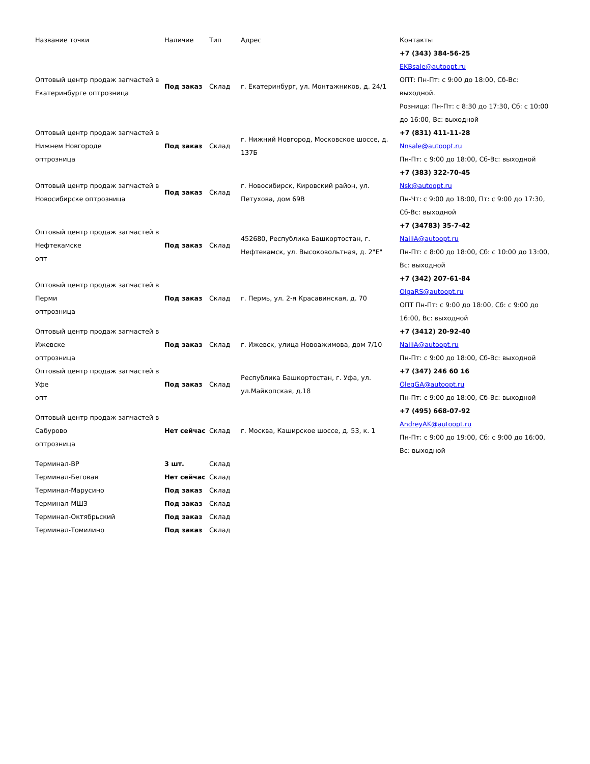| Название точки | Наличие | Тип | Адрес | Контакты |
| --- | --- | --- | --- | --- |
| Оптовый центр продаж запчастей в Екатеринбурге оптрозница | Под заказ | Склад | г. Екатеринбург, ул. Монтажников, д. 24/1 | +7 (343) 384-56-25 EKBsale@autoopt.ru ОПТ: Пн-Пт: с 9:00 до 18:00, Сб-Вс: выходной. Розница: Пн-Пт: с 8:30 до 17:30, Сб: с 10:00 до 16:00, Вс: выходной |
| Оптовый центр продаж запчастей в Нижнем Новгороде оптрозница | Под заказ | Склад | г. Нижний Новгород, Московское шоссе, д. 137Б | +7 (831) 411-11-28 Nnsale@autoopt.ru Пн-Пт: с 9:00 до 18:00, Сб-Вс: выходной |
| Оптовый центр продаж запчастей в Новосибирске оптрозница | Под заказ | Склад | г. Новосибирск, Кировский район, ул. Петухова, дом 69В | +7 (383) 322-70-45 Nsk@autoopt.ru Пн-Чт: с 9:00 до 18:00, Пт: с 9:00 до 17:30, Сб-Вс: выходной |
| Оптовый центр продаж запчастей в Нефтекамске опт | Под заказ | Склад | 452680, Республика Башкортостан, г. Нефтекамск, ул. Высоковольтная, д. 2"Е" | +7 (34783) 35-7-42 NailiA@autoopt.ru Пн-Пт: с 8:00 до 18:00, Сб: с 10:00 до 13:00, Вс: выходной |
| Оптовый центр продаж запчастей в Перми оптрозница | Под заказ | Склад | г. Пермь, ул. 2-я Красавинская, д. 70 | +7 (342) 207-61-84 OlgaRS@autoopt.ru ОПТ Пн-Пт: с 9:00 до 18:00, Сб: с 9:00 до 16:00, Вс: выходной |
| Оптовый центр продаж запчастей в Ижевске оптрозница | Под заказ | Склад | г. Ижевск, улица Новоажимова, дом 7/10 | +7 (3412) 20-92-40 NailiA@autoopt.ru Пн-Пт: с 9:00 до 18:00, Сб-Вс: выходной |
| Оптовый центр продаж запчастей в Уфе опт | Под заказ | Склад | Республика Башкортостан, г. Уфа, ул. ул.Майкопская, д.18 | +7 (347) 246 60 16 OlegGA@autoopt.ru Пн-Пт: с 9:00 до 18:00, Сб-Вс: выходной |
| Оптовый центр продаж запчастей в Сабурово оптрозница | Нет сейчас | Склад | г. Москва, Каширское шоссе, д. 53, к. 1 | +7 (495) 668-07-92 AndreyAK@autoopt.ru Пн-Пт: с 9:00 до 19:00, Сб: с 9:00 до 16:00, Вс: выходной |
| Терминал-ВР | 3 шт. | Склад | | |
| Терминал-Беговая | Нет сейчас | Склад | | |
| Терминал-Марусино | Под заказ | Склад | | |
| Терминал-МШЗ | Под заказ | Склад | | |
| Терминал-Октябрьский | Под заказ | Склад | | |
| Терминал-Томилино | Под заказ | Склад | | |